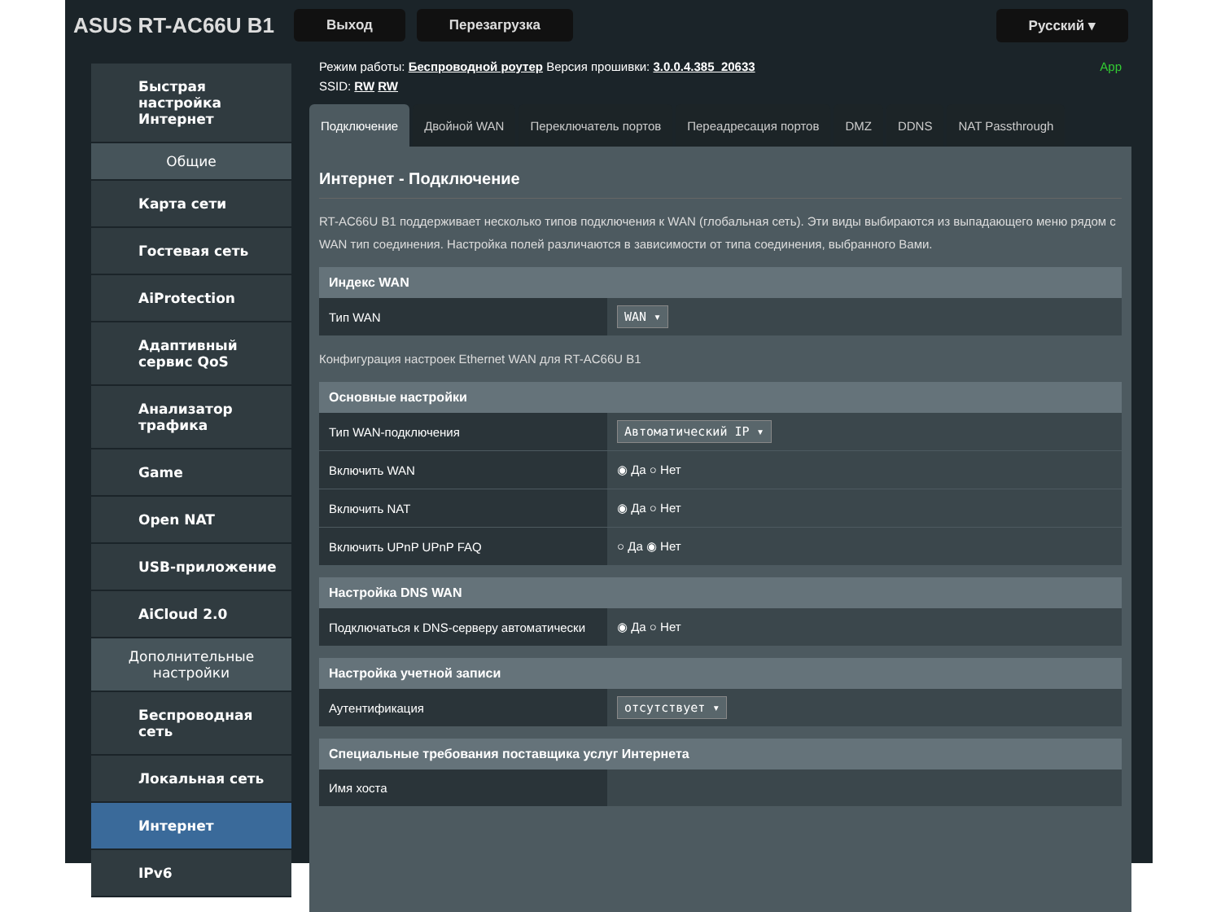ASUS RT-AC66U B1 Выход Перезагрузка Русский ▾
Быстрая настройка Интернет
Общие
Карта сети
Гостевая сеть
AiProtection
Адаптивный сервис QoS
Анализатор трафика
Game
Open NAT
USB-приложение
AiCloud 2.0
Дополнительные настройки
Беспроводная сеть
Локальная сеть
Интернет
IPv6
Режим работы: Беспроводной роутер Версия прошивки: 3.0.0.4.385_20633 App
SSID: RW RW
Подключение Двойной WAN Переключатель портов Переадресация портов DMZ DDNS NAT Passthrough
Интернет - Подключение
RT-AC66U B1 поддерживает несколько типов подключения к WAN (глобальная сеть). Эти виды выбираются из выпадающего меню рядом с WAN тип соединения. Настройка полей различаются в зависимости от типа соединения, выбранного Вами.
| Индекс WAN | |
| --- | --- |
| Тип WAN | WAN ▾ |
Конфигурация настроек Ethernet WAN для RT-AC66U B1
| Основные настройки | |
| --- | --- |
| Тип WAN-подключения | Автоматический IP ▾ |
| Включить WAN | ◉ Да ○ Нет |
| Включить NAT | ◉ Да ○ Нет |
| Включить UPnP UPnP FAQ | ○ Да ◉ Нет |
| Настройка DNS WAN | |
| --- | --- |
| Подключаться к DNS-серверу автоматически | ◉ Да ○ Нет |
| Настройка учетной записи | |
| --- | --- |
| Аутентификация | отсутствует ▾ |
| Специальные требования поставщика услуг Интернета | |
| --- | --- |
| Имя хоста | |